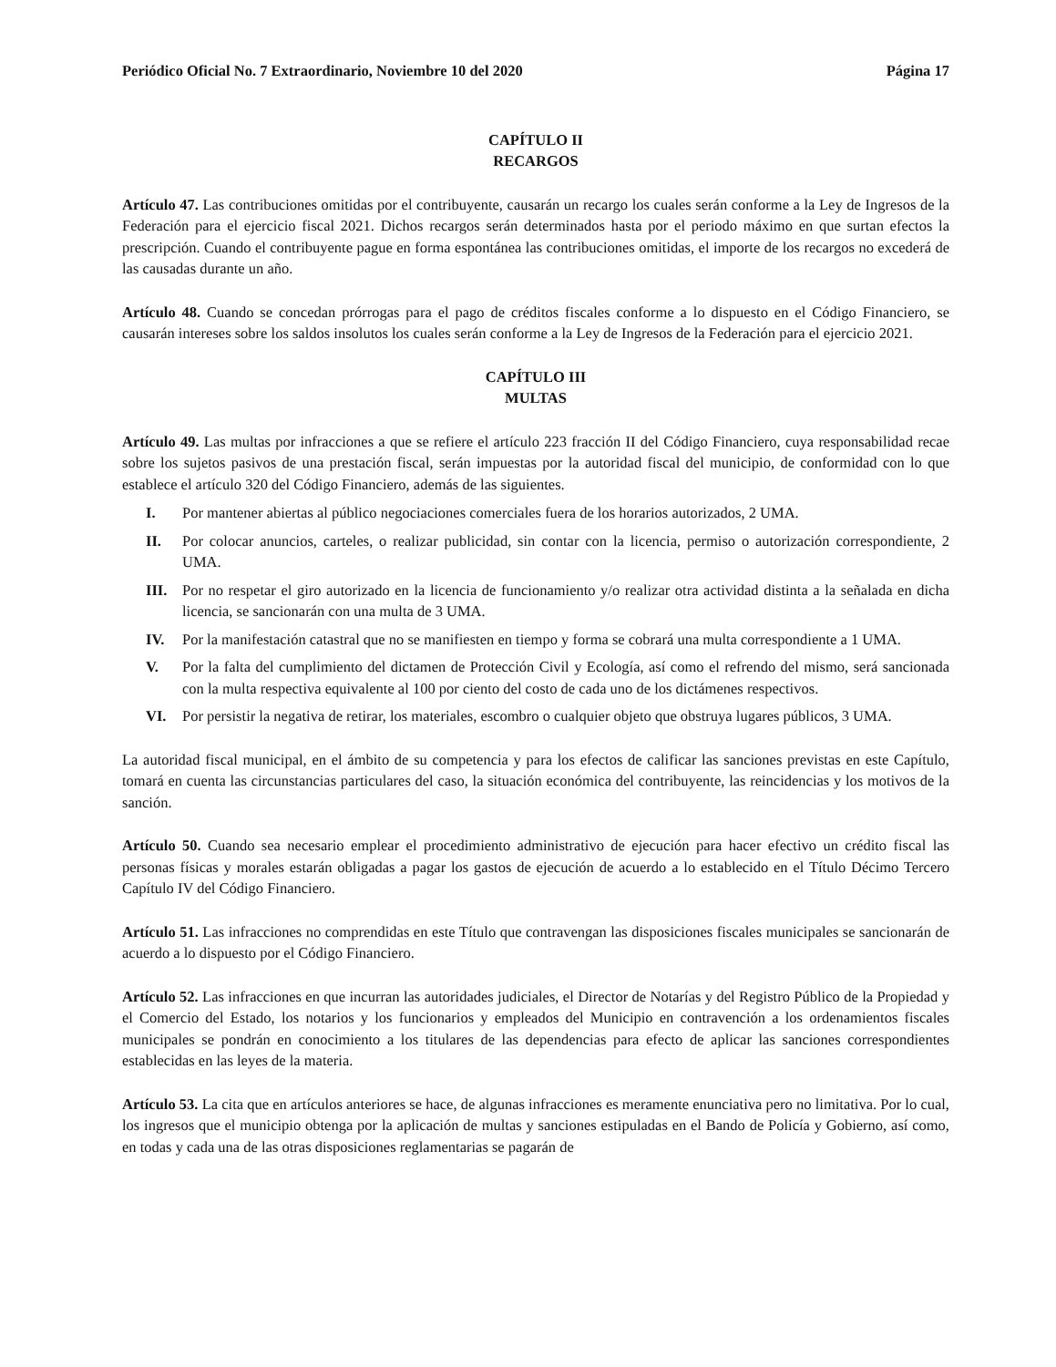Periódico Oficial No. 7 Extraordinario, Noviembre 10 del 2020 Página 17
CAPÍTULO II
RECARGOS
Artículo 47. Las contribuciones omitidas por el contribuyente, causarán un recargo los cuales serán conforme a la Ley de Ingresos de la Federación para el ejercicio fiscal 2021. Dichos recargos serán determinados hasta por el periodo máximo en que surtan efectos la prescripción. Cuando el contribuyente pague en forma espontánea las contribuciones omitidas, el importe de los recargos no excederá de las causadas durante un año.
Artículo 48. Cuando se concedan prórrogas para el pago de créditos fiscales conforme a lo dispuesto en el Código Financiero, se causarán intereses sobre los saldos insolutos los cuales serán conforme a la Ley de Ingresos de la Federación para el ejercicio 2021.
CAPÍTULO III
MULTAS
Artículo 49. Las multas por infracciones a que se refiere el artículo 223 fracción II del Código Financiero, cuya responsabilidad recae sobre los sujetos pasivos de una prestación fiscal, serán impuestas por la autoridad fiscal del municipio, de conformidad con lo que establece el artículo 320 del Código Financiero, además de las siguientes.
I. Por mantener abiertas al público negociaciones comerciales fuera de los horarios autorizados, 2 UMA.
II. Por colocar anuncios, carteles, o realizar publicidad, sin contar con la licencia, permiso o autorización correspondiente, 2 UMA.
III. Por no respetar el giro autorizado en la licencia de funcionamiento y/o realizar otra actividad distinta a la señalada en dicha licencia, se sancionarán con una multa de 3 UMA.
IV. Por la manifestación catastral que no se manifiesten en tiempo y forma se cobrará una multa correspondiente a 1 UMA.
V. Por la falta del cumplimiento del dictamen de Protección Civil y Ecología, así como el refrendo del mismo, será sancionada con la multa respectiva equivalente al 100 por ciento del costo de cada uno de los dictámenes respectivos.
VI. Por persistir la negativa de retirar, los materiales, escombro o cualquier objeto que obstruya lugares públicos, 3 UMA.
La autoridad fiscal municipal, en el ámbito de su competencia y para los efectos de calificar las sanciones previstas en este Capítulo, tomará en cuenta las circunstancias particulares del caso, la situación económica del contribuyente, las reincidencias y los motivos de la sanción.
Artículo 50. Cuando sea necesario emplear el procedimiento administrativo de ejecución para hacer efectivo un crédito fiscal las personas físicas y morales estarán obligadas a pagar los gastos de ejecución de acuerdo a lo establecido en el Título Décimo Tercero Capítulo IV del Código Financiero.
Artículo 51. Las infracciones no comprendidas en este Título que contravengan las disposiciones fiscales municipales se sancionarán de acuerdo a lo dispuesto por el Código Financiero.
Artículo 52. Las infracciones en que incurran las autoridades judiciales, el Director de Notarías y del Registro Público de la Propiedad y el Comercio del Estado, los notarios y los funcionarios y empleados del Municipio en contravención a los ordenamientos fiscales municipales se pondrán en conocimiento a los titulares de las dependencias para efecto de aplicar las sanciones correspondientes establecidas en las leyes de la materia.
Artículo 53. La cita que en artículos anteriores se hace, de algunas infracciones es meramente enunciativa pero no limitativa. Por lo cual, los ingresos que el municipio obtenga por la aplicación de multas y sanciones estipuladas en el Bando de Policía y Gobierno, así como, en todas y cada una de las otras disposiciones reglamentarias se pagarán de